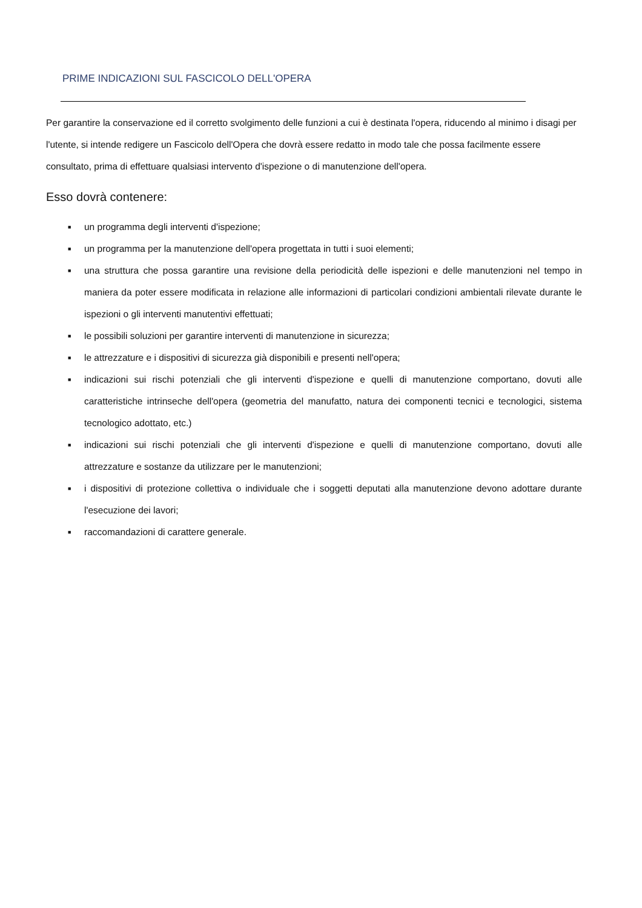PRIME INDICAZIONI SUL FASCICOLO DELL'OPERA
Per garantire la conservazione ed il corretto svolgimento delle funzioni a cui è destinata l'opera, riducendo al minimo i disagi per l'utente, si intende redigere un Fascicolo dell'Opera che dovrà essere redatto in modo tale che possa facilmente essere consultato, prima di effettuare qualsiasi intervento d'ispezione o di manutenzione dell'opera.
Esso dovrà contenere:
■ un programma degli interventi d'ispezione;
■ un programma per la manutenzione dell'opera progettata in tutti i suoi elementi;
■ una struttura che possa garantire una revisione della periodicità delle ispezioni e delle manutenzioni nel tempo in maniera da poter essere modificata in relazione alle informazioni di particolari condizioni ambientali rilevate durante le ispezioni o gli interventi manutentivi effettuati;
■ le possibili soluzioni per garantire interventi di manutenzione in sicurezza;
■ le attrezzature e i dispositivi di sicurezza già disponibili e presenti nell'opera;
■ indicazioni sui rischi potenziali che gli interventi d'ispezione e quelli di manutenzione comportano, dovuti alle caratteristiche intrinseche dell'opera (geometria del manufatto, natura dei componenti tecnici e tecnologici, sistema tecnologico adottato, etc.)
■ indicazioni sui rischi potenziali che gli interventi d'ispezione e quelli di manutenzione comportano, dovuti alle attrezzature e sostanze da utilizzare per le manutenzioni;
■ i dispositivi di protezione collettiva o individuale che i soggetti deputati alla manutenzione devono adottare durante l'esecuzione dei lavori;
■ raccomandazioni di carattere generale.